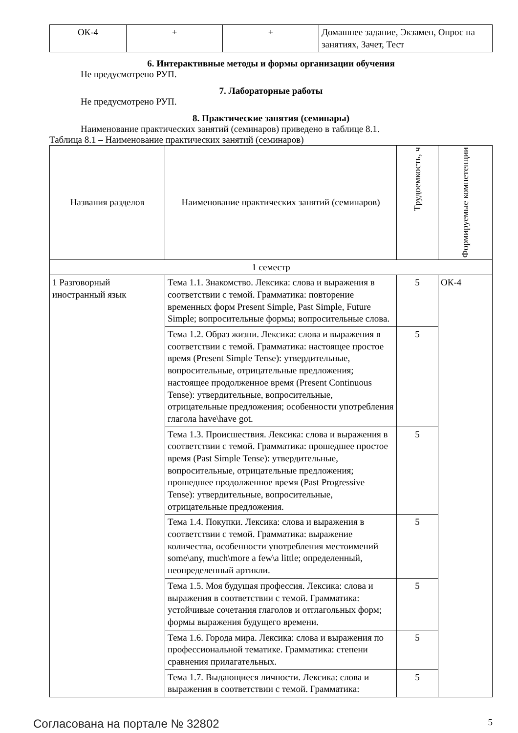| ОК-4 | + | + | Домашнее задание, Экзамен, Опрос на занятиях, Зачет, Тест |
6. Интерактивные методы и формы организации обучения
Не предусмотрено РУП.
7. Лабораторные работы
Не предусмотрено РУП.
8. Практические занятия (семинары)
Наименование практических занятий (семинаров) приведено в таблице 8.1.
Таблица 8.1 – Наименование практических занятий (семинаров)
| Названия разделов | Наименование практических занятий (семинаров) | Трудоемкость, ч | Формируемые компетенции |
| --- | --- | --- | --- |
| 1 семестр | | | |
| 1 Разговорный иностранный язык | Тема 1.1. Знакомство. Лексика: слова и выражения в соответствии с темой. Грамматика: повторение временных форм Present Simple, Past Simple, Future Simple; вопросительные формы; вопросительные слова. | 5 | ОК-4 |
| | Тема 1.2. Образ жизни. Лексика: слова и выражения в соответствии с темой. Грамматика: настоящее простое время (Present Simple Tense): утвердительные, вопросительные, отрицательные предложения; настоящее продолженное время (Present Continuous Tense): утвердительные, вопросительные, отрицательные предложения; особенности употребления глагола have\have got. | 5 | |
| | Тема 1.3. Происшествия. Лексика: слова и выражения в соответствии с темой. Грамматика: прошедшее простое время (Past Simple Tense): утвердительные, вопросительные, отрицательные предложения; прошедшее продолженное время (Past Progressive Tense): утвердительные, вопросительные, отрицательные предложения. | 5 | |
| | Тема 1.4. Покупки. Лексика: слова и выражения в соответствии с темой. Грамматика: выражение количества, особенности употребления местоимений some\any, much\more a few\a little; определенный, неопределенный артикли. | 5 | |
| | Тема 1.5. Моя будущая профессия. Лексика: слова и выражения в соответствии с темой. Грамматика: устойчивые сочетания глаголов и отглагольных форм; формы выражения будущего времени. | 5 | |
| | Тема 1.6. Города мира. Лексика: слова и выражения по профессиональной тематике. Грамматика: степени сравнения прилагательных. | 5 | |
| | Тема 1.7. Выдающиеся личности. Лексика: слова и выражения в соответствии с темой. Грамматика: | 5 | |
Согласована на портале № 32802 5